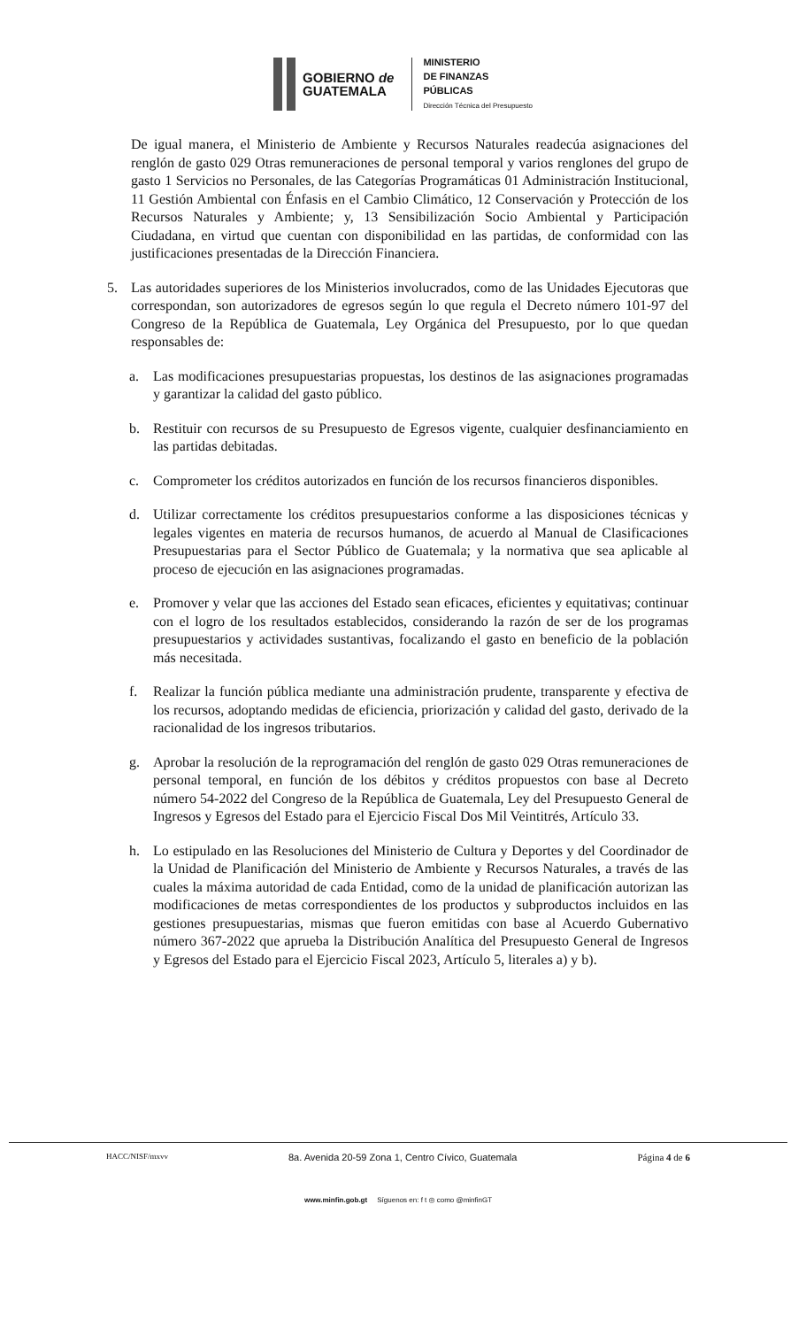GOBIERNO de
GUATEMALA
MINISTERIO
DE FINANZAS
PÚBLICAS
Dirección Técnica del Presupuesto
De igual manera, el Ministerio de Ambiente y Recursos Naturales readecúa asignaciones del renglón de gasto 029 Otras remuneraciones de personal temporal y varios renglones del grupo de gasto 1 Servicios no Personales, de las Categorías Programáticas 01 Administración Institucional, 11 Gestión Ambiental con Énfasis en el Cambio Climático, 12 Conservación y Protección de los Recursos Naturales y Ambiente; y, 13 Sensibilización Socio Ambiental y Participación Ciudadana, en virtud que cuentan con disponibilidad en las partidas, de conformidad con las justificaciones presentadas de la Dirección Financiera.
5. Las autoridades superiores de los Ministerios involucrados, como de las Unidades Ejecutoras que correspondan, son autorizadores de egresos según lo que regula el Decreto número 101-97 del Congreso de la República de Guatemala, Ley Orgánica del Presupuesto, por lo que quedan responsables de:
a. Las modificaciones presupuestarias propuestas, los destinos de las asignaciones programadas y garantizar la calidad del gasto público.
b. Restituir con recursos de su Presupuesto de Egresos vigente, cualquier desfinanciamiento en las partidas debitadas.
c. Comprometer los créditos autorizados en función de los recursos financieros disponibles.
d. Utilizar correctamente los créditos presupuestarios conforme a las disposiciones técnicas y legales vigentes en materia de recursos humanos, de acuerdo al Manual de Clasificaciones Presupuestarias para el Sector Público de Guatemala; y la normativa que sea aplicable al proceso de ejecución en las asignaciones programadas.
e. Promover y velar que las acciones del Estado sean eficaces, eficientes y equitativas; continuar con el logro de los resultados establecidos, considerando la razón de ser de los programas presupuestarios y actividades sustantivas, focalizando el gasto en beneficio de la población más necesitada.
f. Realizar la función pública mediante una administración prudente, transparente y efectiva de los recursos, adoptando medidas de eficiencia, priorización y calidad del gasto, derivado de la racionalidad de los ingresos tributarios.
g. Aprobar la resolución de la reprogramación del renglón de gasto 029 Otras remuneraciones de personal temporal, en función de los débitos y créditos propuestos con base al Decreto número 54-2022 del Congreso de la República de Guatemala, Ley del Presupuesto General de Ingresos y Egresos del Estado para el Ejercicio Fiscal Dos Mil Veintitrés, Artículo 33.
h. Lo estipulado en las Resoluciones del Ministerio de Cultura y Deportes y del Coordinador de la Unidad de Planificación del Ministerio de Ambiente y Recursos Naturales, a través de las cuales la máxima autoridad de cada Entidad, como de la unidad de planificación autorizan las modificaciones de metas correspondientes de los productos y subproductos incluidos en las gestiones presupuestarias, mismas que fueron emitidas con base al Acuerdo Gubernativo número 367-2022 que aprueba la Distribución Analítica del Presupuesto General de Ingresos y Egresos del Estado para el Ejercicio Fiscal 2023, Artículo 5, literales a) y b).
HACC/NISF/mxvv 8a. Avenida 20-59 Zona 1, Centro Cívico, Guatemala Página 4 de 6
www.minfin.gob.gt Síguenos en: f t ◎ como @minfinGT